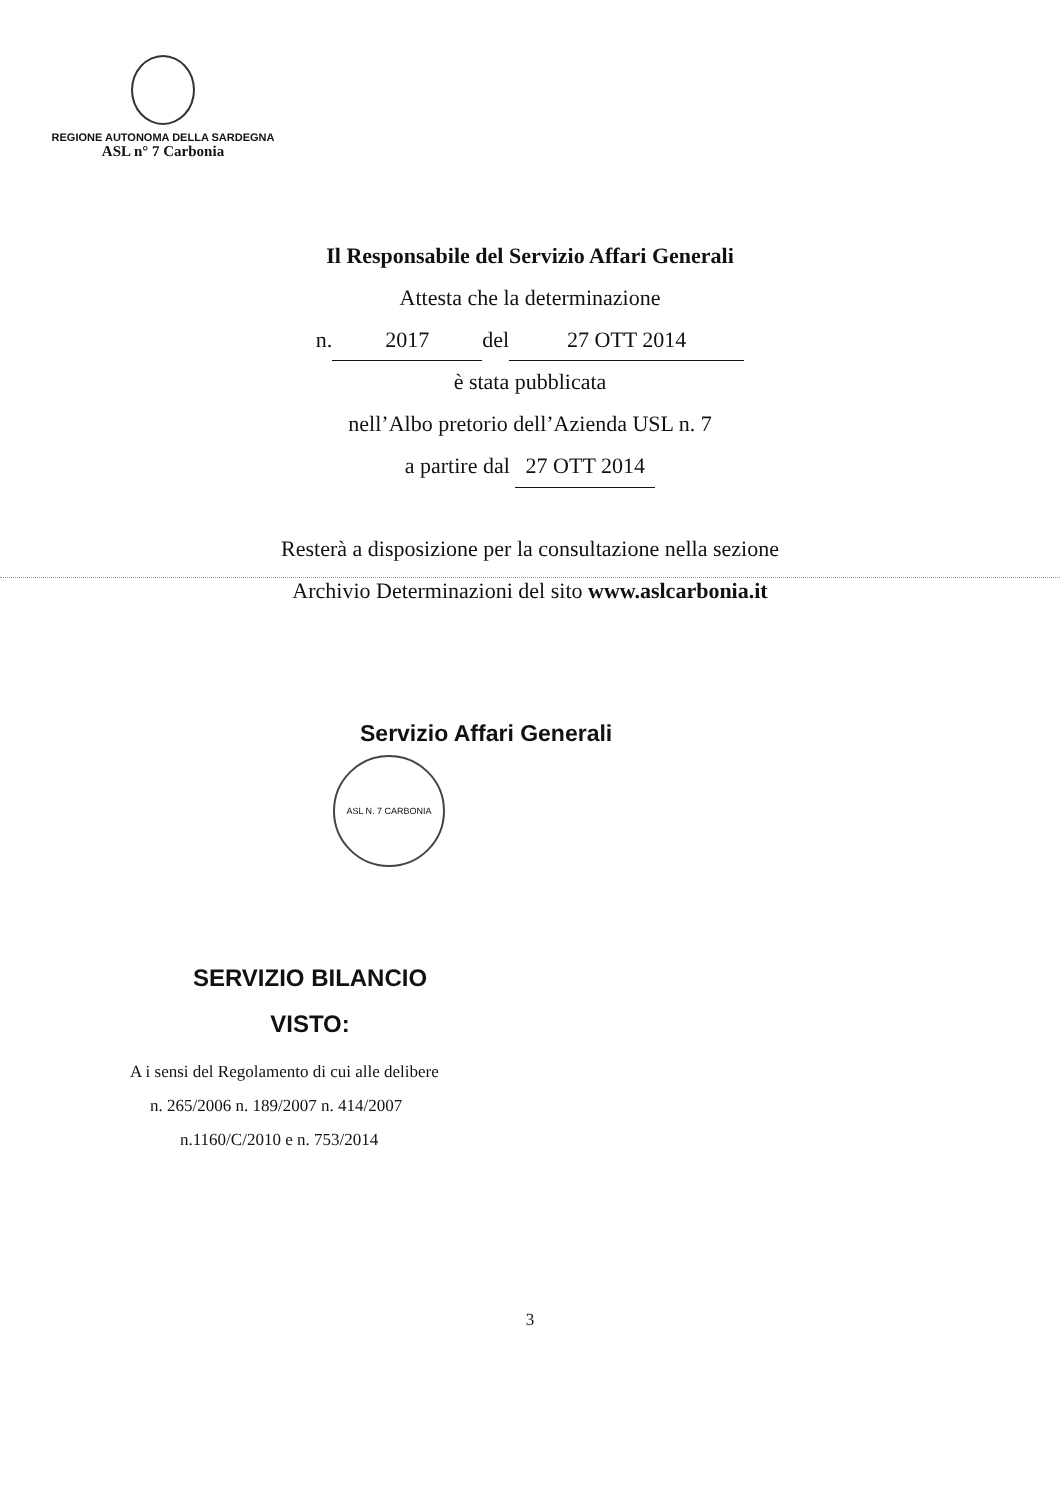REGIONE AUTONOMA DELLA SARDEGNA
ASL n° 7 Carbonia
Il Responsabile del Servizio Affari Generali
Attesta che la determinazione
n. 2017 del 27 OTT 2014
è stata pubblicata
nell’Albo pretorio dell’Azienda USL n. 7
a partire dal 27 OTT 2014
Resterà a disposizione per la consultazione nella sezione
Archivio Determinazioni del sito www.aslcarbonia.it
Servizio Affari Generali
ASL N. 7 CARBONIA
SERVIZIO BILANCIO
VISTO:
A i sensi del Regolamento di cui alle delibere
n. 265/2006 n. 189/2007 n. 414/2007
n.1160/C/2010 e n. 753/2014
3